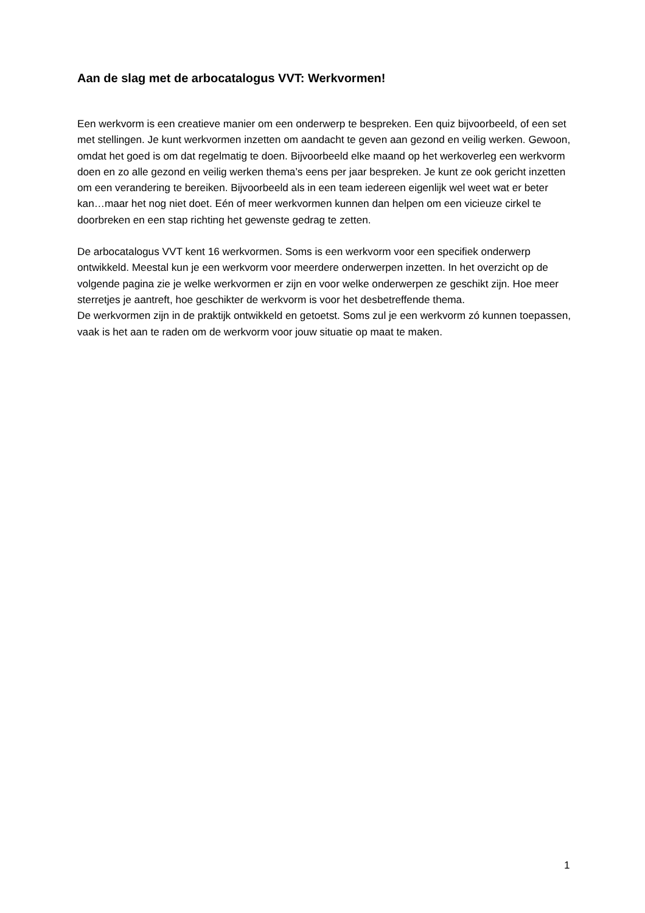Aan de slag met de arbocatalogus VVT: Werkvormen!
Een werkvorm is een creatieve manier om een onderwerp te bespreken. Een quiz bijvoorbeeld, of een set met stellingen. Je kunt werkvormen inzetten om aandacht te geven aan gezond en veilig werken. Gewoon, omdat het goed is om dat regelmatig te doen. Bijvoorbeeld elke maand op het werkoverleg een werkvorm doen en zo alle gezond en veilig werken thema’s eens per jaar bespreken. Je kunt ze ook gericht inzetten om een verandering te bereiken. Bijvoorbeeld als in een team iedereen eigenlijk wel weet wat er beter kan…maar het nog niet doet. Eén of meer werkvormen kunnen dan helpen om een vicieuze cirkel te doorbreken en een stap richting het gewenste gedrag te zetten.
De arbocatalogus VVT kent 16 werkvormen. Soms is een werkvorm voor een specifiek onderwerp ontwikkeld. Meestal kun je een werkvorm voor meerdere onderwerpen inzetten. In het overzicht op de volgende pagina zie je welke werkvormen er zijn en voor welke onderwerpen ze geschikt zijn. Hoe meer sterretjes je aantreft, hoe geschikter de werkvorm is voor het desbetreffende thema.
De werkvormen zijn in de praktijk ontwikkeld en getoetst. Soms zul je een werkvorm zó kunnen toepassen, vaak is het aan te raden om de werkvorm voor jouw situatie op maat te maken.
1